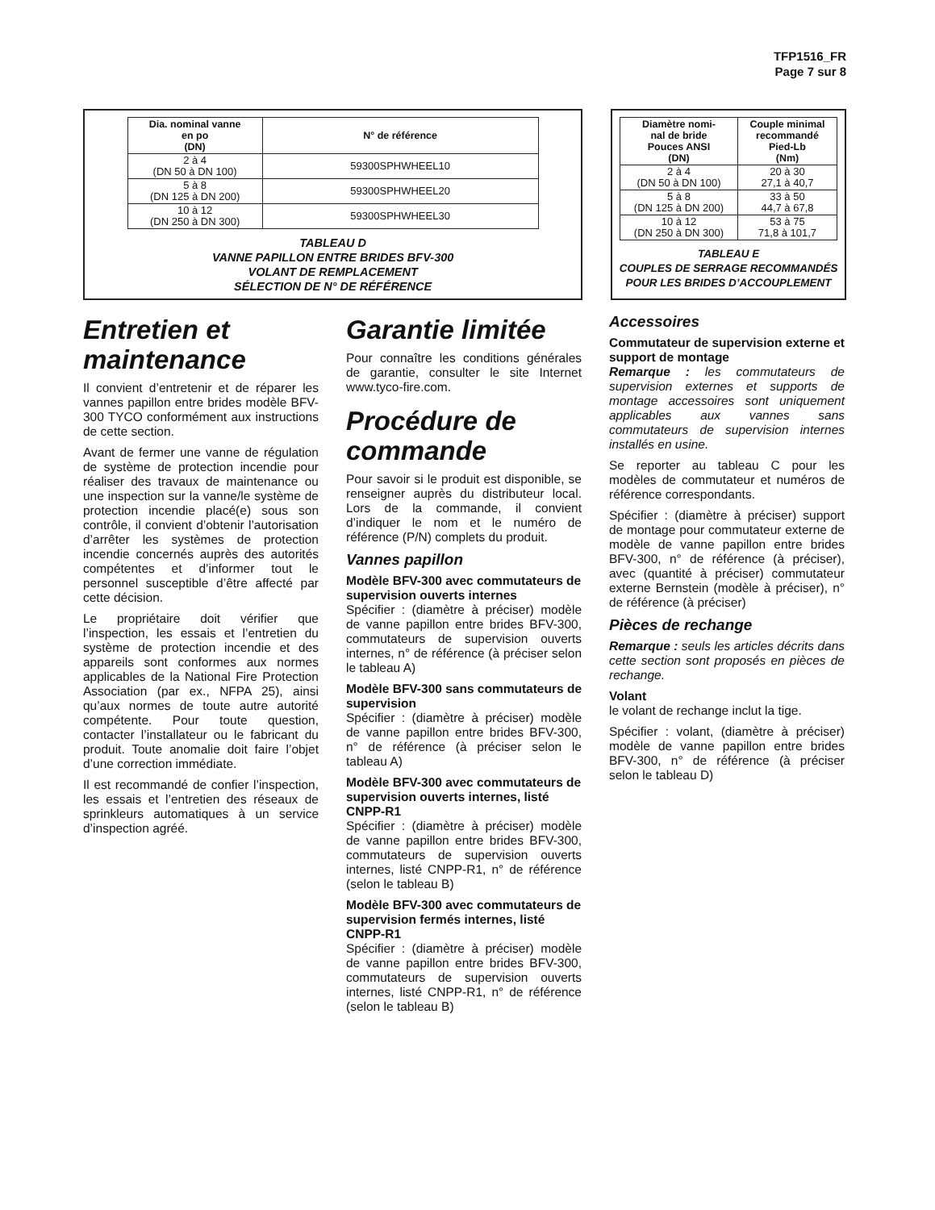TFP1516_FR
Page 7 sur 8
| Dia. nominal vanne en po (DN) | N° de référence |
| --- | --- |
| 2 à 4 (DN 50 à DN 100) | 59300SPHWHEEL10 |
| 5 à 8 (DN 125 à DN 200) | 59300SPHWHEEL20 |
| 10 à 12 (DN 250 à DN 300) | 59300SPHWHEEL30 |
TABLEAU D
VANNE PAPILLON ENTRE BRIDES BFV-300
VOLANT DE REMPLACEMENT
SÉLECTION DE N° DE RÉFÉRENCE
| Diamètre nomi- nal de bride Pouces ANSI (DN) | Couple minimal recommandé Pied-Lb (Nm) |
| --- | --- |
| 2 à 4 (DN 50 à DN 100) | 20 à 30 27,1 à 40,7 |
| 5 à 8 (DN 125 à DN 200) | 33 à 50 44,7 à 67,8 |
| 10 à 12 (DN 250 à DN 300) | 53 à 75 71,8 à 101,7 |
TABLEAU E
COUPLES DE SERRAGE RECOMMANDÉS
POUR LES BRIDES D’ACCOUPLEMENT
Entretien et maintenance
Il convient d’entretenir et de réparer les vannes papillon entre brides modèle BFV-300 TYCO conformément aux instructions de cette section.
Avant de fermer une vanne de régulation de système de protection incendie pour réaliser des travaux de maintenance ou une inspection sur la vanne/le système de protection incendie placé(e) sous son contrôle, il convient d’obtenir l’autorisation d’arrêter les systèmes de protection incendie concernés auprès des autorités compétentes et d’informer tout le personnel susceptible d’être affecté par cette décision.
Le propriétaire doit vérifier que l’inspection, les essais et l’entretien du système de protection incendie et des appareils sont conformes aux normes applicables de la National Fire Protection Association (par ex., NFPA 25), ainsi qu’aux normes de toute autre autorité compétente. Pour toute question, contacter l’installateur ou le fabricant du produit. Toute anomalie doit faire l’objet d’une correction immédiate.
Il est recommandé de confier l’inspection, les essais et l’entretien des réseaux de sprinkleurs automatiques à un service d’inspection agréé.
Garantie limitée
Pour connaître les conditions générales de garantie, consulter le site Internet www.tyco-fire.com.
Procédure de commande
Pour savoir si le produit est disponible, se renseigner auprès du distributeur local. Lors de la commande, il convient d’indiquer le nom et le numéro de référence (P/N) complets du produit.
Vannes papillon
Modèle BFV-300 avec commutateurs de supervision ouverts internes
Spécifier : (diamètre à préciser) modèle de vanne papillon entre brides BFV-300, commutateurs de supervision ouverts internes, n° de référence (à préciser selon le tableau A)
Modèle BFV-300 sans commutateurs de supervision
Spécifier : (diamètre à préciser) modèle de vanne papillon entre brides BFV-300, n° de référence (à préciser selon le tableau A)
Modèle BFV-300 avec commutateurs de supervision ouverts internes, listé CNPP-R1
Spécifier : (diamètre à préciser) modèle de vanne papillon entre brides BFV-300, commutateurs de supervision ouverts internes, listé CNPP-R1, n° de référence (selon le tableau B)
Modèle BFV-300 avec commutateurs de supervision fermés internes, listé CNPP-R1
Spécifier : (diamètre à préciser) modèle de vanne papillon entre brides BFV-300, commutateurs de supervision ouverts internes, listé CNPP-R1, n° de référence (selon le tableau B)
Accessoires
Commutateur de supervision externe et support de montage
Remarque : les commutateurs de supervision externes et supports de montage accessoires sont uniquement applicables aux vannes sans commutateurs de supervision internes installés en usine.
Se reporter au tableau C pour les modèles de commutateur et numéros de référence correspondants.
Spécifier : (diamètre à préciser) support de montage pour commutateur externe de modèle de vanne papillon entre brides BFV-300, n° de référence (à préciser), avec (quantité à préciser) commutateur externe Bernstein (modèle à préciser), n° de référence (à préciser)
Pièces de rechange
Remarque : seuls les articles décrits dans cette section sont proposés en pièces de rechange.
Volant
le volant de rechange inclut la tige.
Spécifier : volant, (diamètre à préciser) modèle de vanne papillon entre brides BFV-300, n° de référence (à préciser selon le tableau D)